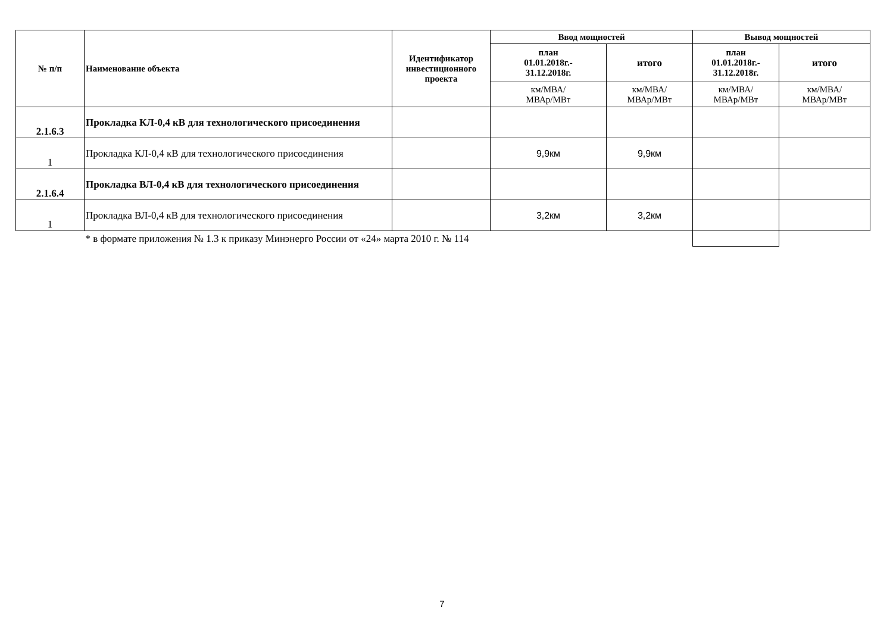| № п/п | Наименование объекта | Идентификатор инвестиционного проекта | Ввод мощностей | | Вывод мощностей | |
| --- | --- | --- | --- | --- | --- | --- |
| | | | план 01.01.2018г.- 31.12.2018г. | итого | план 01.01.2018г.- 31.12.2018г. | итого |
| | | | км/МВА/ МВАр/МВт | км/МВА/ МВАр/МВт | км/МВА/ МВАр/МВт | км/МВА/ МВАр/МВт |
| 2.1.6.3 | Прокладка КЛ-0,4 кВ для технологического присоединения | | | | | |
| 1 | Прокладка КЛ-0,4 кВ для технологического присоединения | | 9,9км | 9,9км | | |
| 2.1.6.4 | Прокладка ВЛ-0,4 кВ для технологического присоединения | | | | | |
| 1 | Прокладка ВЛ-0,4 кВ для технологического присоединения | | 3,2км | 3,2км | | |
| | * в формате приложения № 1.3 к приказу Минэнерго России от «24» марта 2010 г. № 114 | | | | | |
7